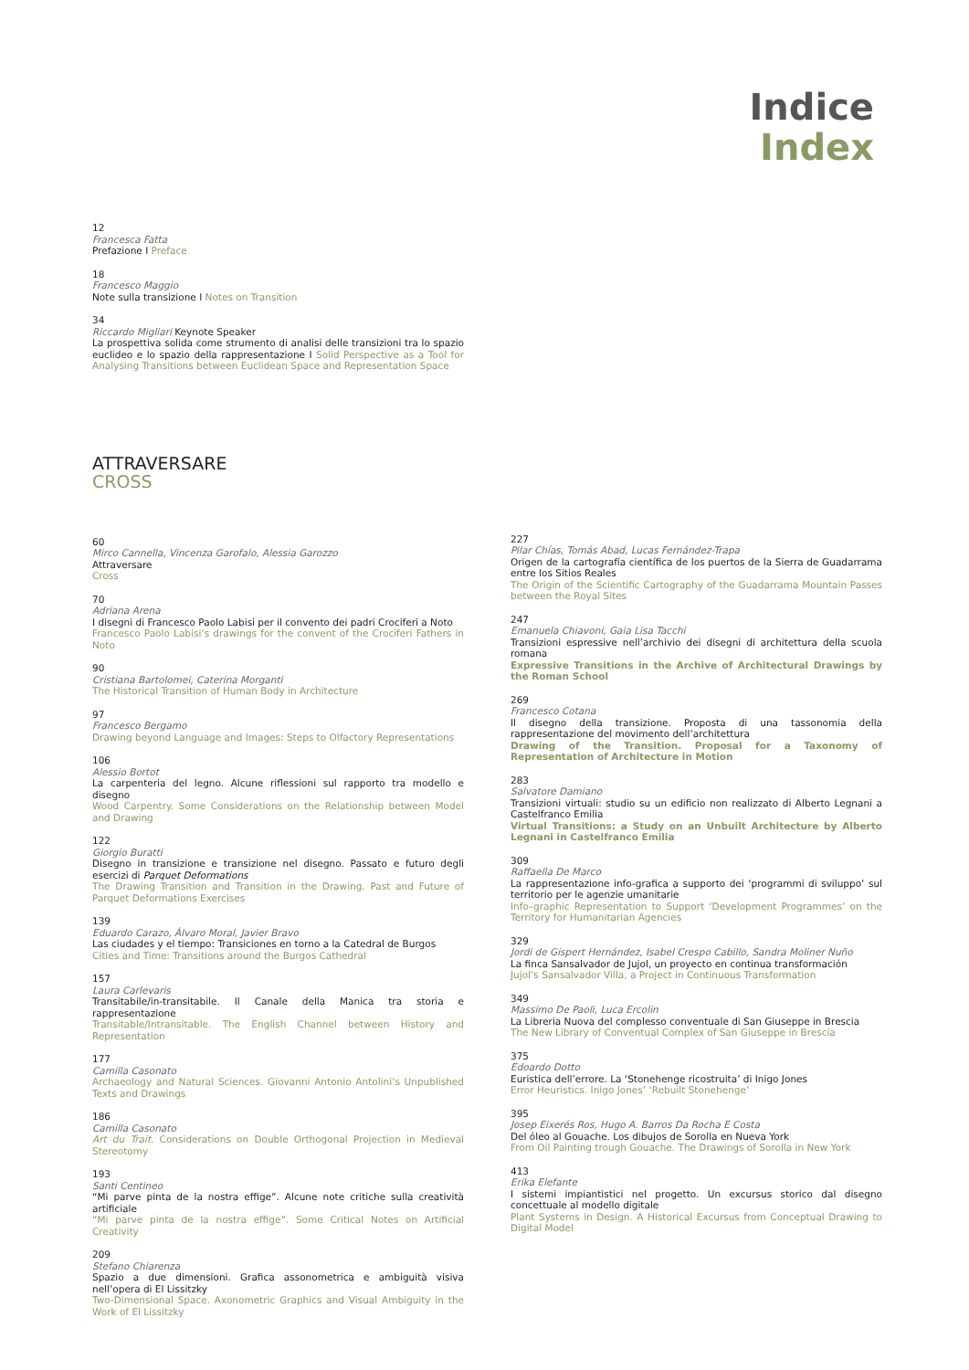Indice
Index
12
Francesca Fatta
Prefazione I Preface
18
Francesco Maggio
Note sulla transizione I Notes on Transition
34
Riccardo Migliari Keynote Speaker
La prospettiva solida come strumento di analisi delle transizioni tra lo spazio euclideo e lo spazio della rappresentazione I Solid Perspective as a Tool for Analysing Transitions between Euclidean Space and Representation Space
ATTRAVERSARE
CROSS
60
Mirco Cannella, Vincenza Garofalo, Alessia Garozzo
Attraversare
Cross
70
Adriana Arena
I disegni di Francesco Paolo Labisi per il convento dei padri Crociferi a Noto
Francesco Paolo Labisi’s drawings for the convent of the Crociferi Fathers in Noto
90
Cristiana Bartolomei, Caterina Morganti
The Historical Transition of Human Body in Architecture
97
Francesco Bergamo
Drawing beyond Language and Images: Steps to Olfactory Representations
106
Alessio Bortot
La carpenteria del legno. Alcune riflessioni sul rapporto tra modello e disegno
Wood Carpentry. Some Considerations on the Relationship between Model and Drawing
122
Giorgio Buratti
Disegno in transizione e transizione nel disegno. Passato e futuro degli esercizi di Parquet Deformations
The Drawing Transition and Transition in the Drawing. Past and Future of Parquet Deformations Exercises
139
Eduardo Carazo, Álvaro Moral, Javier Bravo
Las ciudades y el tiempo: Transiciones en torno a la Catedral de Burgos
Cities and Time: Transitions around the Burgos Cathedral
157
Laura Carlevaris
Transitabile/in-transitabile. Il Canale della Manica tra storia e rappresentazione
Transitable/Intransitable. The English Channel between History and Representation
177
Camilla Casonato
Archaeology and Natural Sciences. Giovanni Antonio Antolini’s Unpublished Texts and Drawings
186
Camilla Casonato
Art du Trait. Considerations on Double Orthogonal Projection in Medieval Stereotomy
193
Santi Centineo
“Mi parve pinta de la nostra effige”. Alcune note critiche sulla creatività artificiale
“Mi parve pinta de la nostra effige”. Some Critical Notes on Artificial Creativity
209
Stefano Chiarenza
Spazio a due dimensioni. Grafica assonometrica e ambiguità visiva nell’opera di El Lissitzky
Two-Dimensional Space. Axonometric Graphics and Visual Ambiguity in the Work of El Lissitzky
227
Pilar Chías, Tomás Abad, Lucas Fernández-Trapa
Origen de la cartografía científica de los puertos de la Sierra de Guadarrama entre los Sitios Reales
The Origin of the Scientific Cartography of the Guadarrama Mountain Passes between the Royal Sites
247
Emanuela Chiavoni, Gaia Lisa Tacchi
Transizioni espressive nell’archivio dei disegni di architettura della scuola romana
Expressive Transitions in the Archive of Architectural Drawings by the Roman School
269
Francesco Cotana
Il disegno della transizione. Proposta di una tassonomia della rappresentazione del movimento dell’architettura
Drawing of the Transition. Proposal for a Taxonomy of Representation of Architecture in Motion
283
Salvatore Damiano
Transizioni virtuali: studio su un edificio non realizzato di Alberto Legnani a Castelfranco Emilia
Virtual Transitions: a Study on an Unbuilt Architecture by Alberto Legnani in Castelfranco Emilia
309
Raffaella De Marco
La rappresentazione info-grafica a supporto dei ‘programmi di sviluppo’ sul territorio per le agenzie umanitarie
Info–graphic Representation to Support ‘Development Programmes’ on the Territory for Humanitarian Agencies
329
Jordi de Gispert Hernández, Isabel Crespo Cabillo, Sandra Moliner Nuño
La finca Sansalvador de Jujol, un proyecto en continua transformación
Jujol’s Sansalvador Villa, a Project in Continuous Transformation
349
Massimo De Paoli, Luca Ercolin
La Libreria Nuova del complesso conventuale di San Giuseppe in Brescia
The New Library of Conventual Complex of San Giuseppe in Brescia
375
Edoardo Dotto
Euristica dell’errore. La ‘Stonehenge ricostruita’ di Inigo Jones
Error Heuristics. Inigo Jones’ ‘Rebuilt Stonehenge’
395
Josep Eixerés Ros, Hugo A. Barros Da Rocha E Costa
Del óleo al Gouache. Los dibujos de Sorolla en Nueva York
From Oil Painting trough Gouache. The Drawings of Sorolla in New York
413
Erika Elefante
I sistemi impiantistici nel progetto. Un excursus storico dal disegno concettuale al modello digitale
Plant Systems in Design. A Historical Excursus from Conceptual Drawing to Digital Model